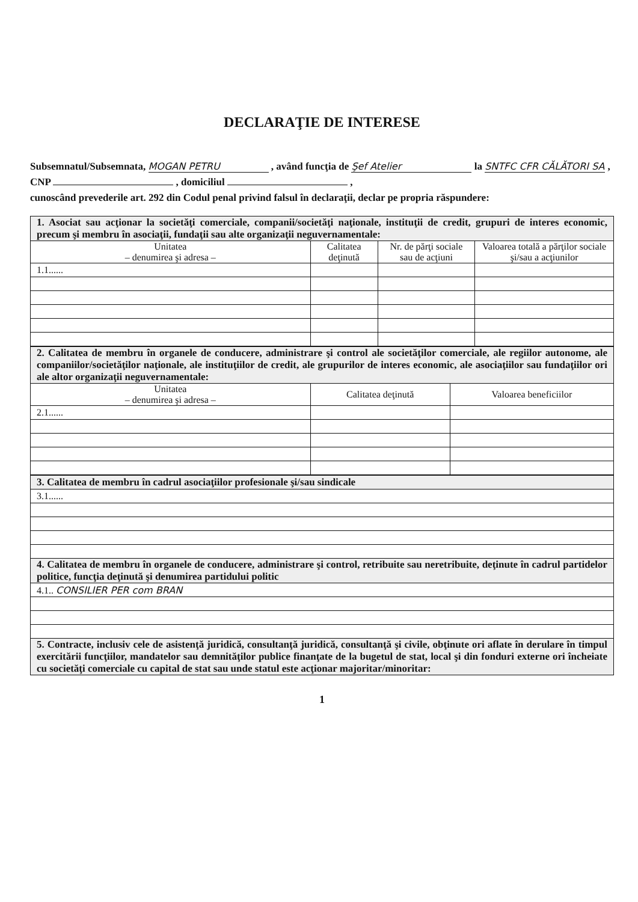DECLARAŢIE DE INTERESE
Subsemnatul/Subsemnata, MOGAN PETRU , având funcţia de Şef Atelier la SNTFC CFR CĂLĂTORI SA ,
CNP , domiciliul ,
cunoscând prevederile art. 292 din Codul penal privind falsul în declaraţii, declar pe propria răspundere:
| 1. Asociat sau acţionar la societăţi comerciale, companii/societăţi naţionale, instituţii de credit, grupuri de interes economic, precum şi membru în asociaţii, fundaţii sau alte organizaţii neguvernamentale: | | | |
| Unitatea – denumirea şi adresa – | Calitatea deţinută | Nr. de părţi sociale sau de acţiuni | Valoarea totală a părţilor sociale şi/sau a acţiunilor |
| 1.1...... | | | |
| 2. Calitatea de membru în organele de conducere, administrare şi control ale societăţilor comerciale, ale regiilor autonome, ale companiilor/societăţilor naţionale, ale instituţiilor de credit, ale grupurilor de interes economic, ale asociaţiilor sau fundaţiilor ori ale altor organizaţii neguvernamentale: | | |
| Unitatea – denumirea şi adresa – | Calitatea deţinută | Valoarea beneficiilor |
| 2.1...... | | |
| 3. Calitatea de membru în cadrul asociaţiilor profesionale şi/sau sindicale |
| 3.1...... |
| 4. Calitatea de membru în organele de conducere, administrare şi control, retribuite sau neretribuite, deţinute în cadrul partidelor politice, funcţia deţinută şi denumirea partidului politic |
| 4.1.. CONSILIER PER com BRAN |
| 5. Contracte, inclusiv cele de asistenţă juridică, consultanţă juridică, consultanţă şi civile, obţinute ori aflate în derulare în timpul exercitării funcţiilor, mandatelor sau demnităţilor publice finanţate de la bugetul de stat, local şi din fonduri externe ori încheiate cu societăţi comerciale cu capital de stat sau unde statul este acţionar majoritar/minoritar: |
1